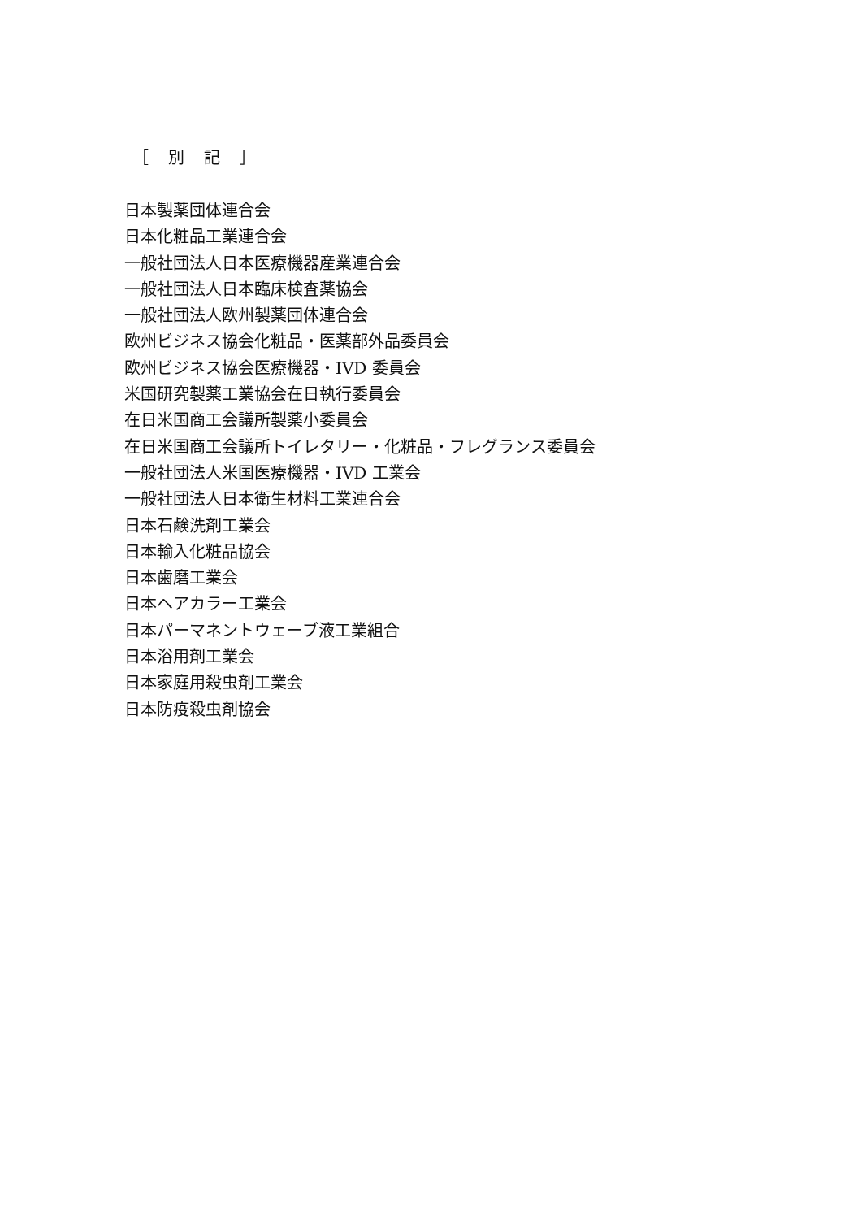［　別　記　］
日本製薬団体連合会
日本化粧品工業連合会
一般社団法人日本医療機器産業連合会
一般社団法人日本臨床検査薬協会
一般社団法人欧州製薬団体連合会
欧州ビジネス協会化粧品・医薬部外品委員会
欧州ビジネス協会医療機器・IVD 委員会
米国研究製薬工業協会在日執行委員会
在日米国商工会議所製薬小委員会
在日米国商工会議所トイレタリー・化粧品・フレグランス委員会
一般社団法人米国医療機器・IVD 工業会
一般社団法人日本衛生材料工業連合会
日本石鹸洗剤工業会
日本輸入化粧品協会
日本歯磨工業会
日本ヘアカラー工業会
日本パーマネントウェーブ液工業組合
日本浴用剤工業会
日本家庭用殺虫剤工業会
日本防疫殺虫剤協会